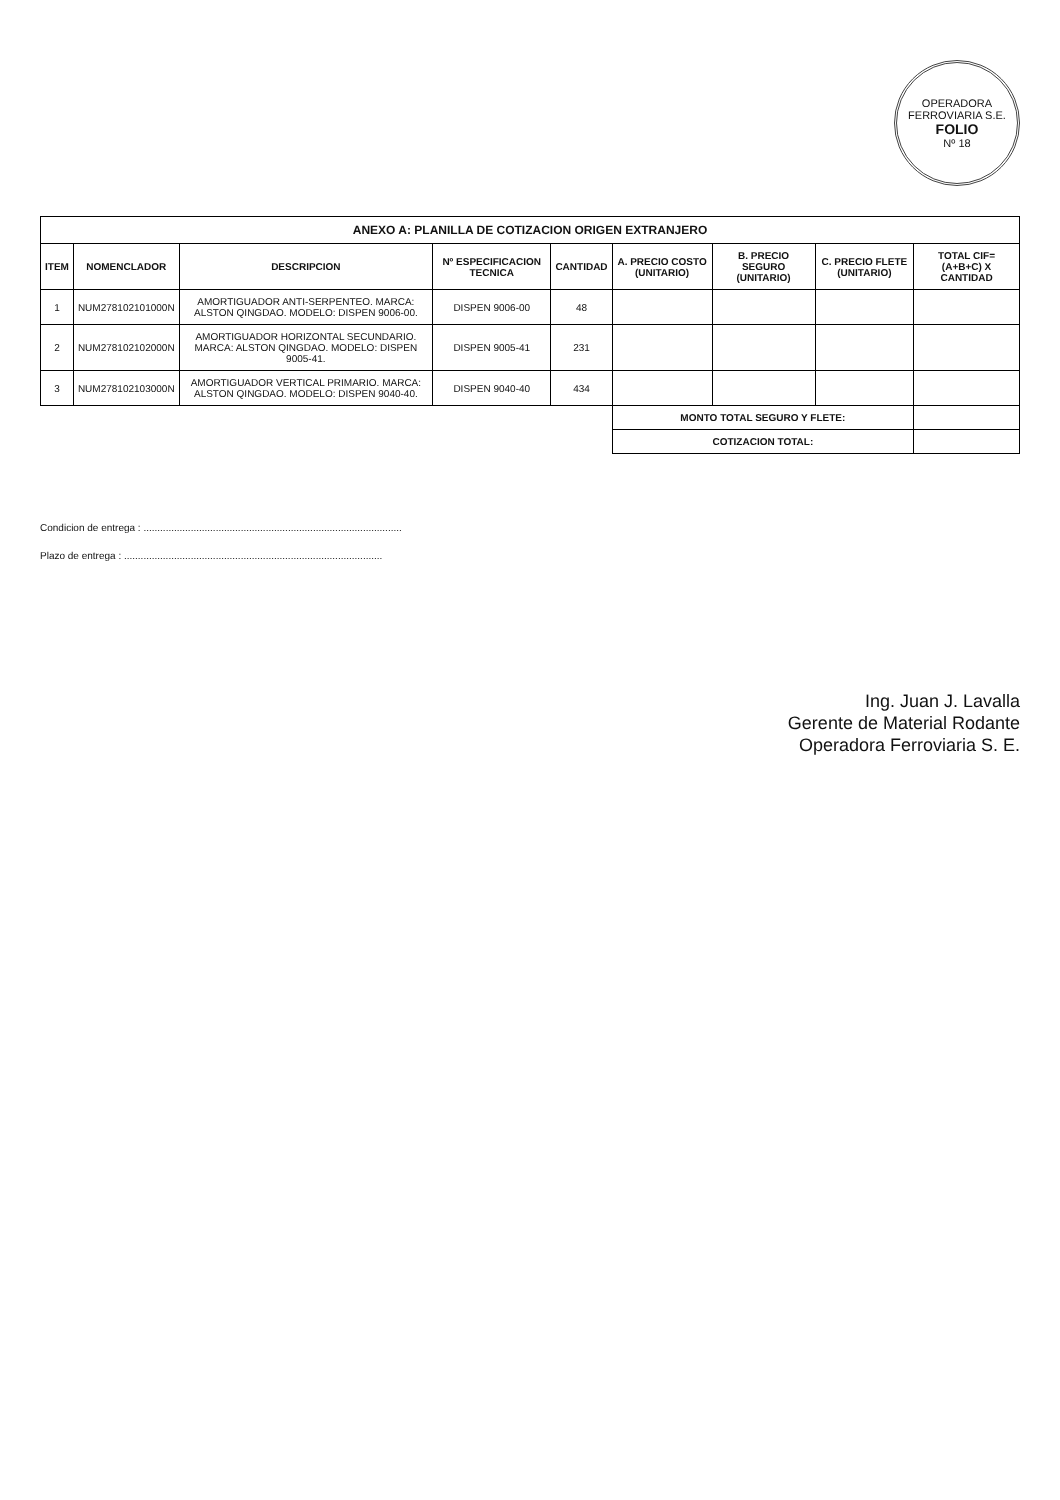OPERADORA FERROVIARIA S.E.
FOLIO
Nº 18
ANEXO A: PLANILLA DE COTIZACION ORIGEN EXTRANJERO
| ITEM | NOMENCLADOR | DESCRIPCION | Nº ESPECIFICACION TECNICA | CANTIDAD | A. PRECIO COSTO (UNITARIO) | B. PRECIO SEGURO (UNITARIO) | C. PRECIO FLETE (UNITARIO) | TOTAL CIF= (A+B+C) X CANTIDAD |
| --- | --- | --- | --- | --- | --- | --- | --- | --- |
| 1 | NUM278102101000N | AMORTIGUADOR ANTI-SERPENTEO. MARCA: ALSTON QINGDAO. MODELO: DISPEN 9006-00. | DISPEN 9006-00 | 48 | | | | |
| 2 | NUM278102102000N | AMORTIGUADOR HORIZONTAL SECUNDARIO. MARCA: ALSTON QINGDAO. MODELO: DISPEN 9005-41. | DISPEN 9005-41 | 231 | | | | |
| 3 | NUM278102103000N | AMORTIGUADOR VERTICAL PRIMARIO. MARCA: ALSTON QINGDAO. MODELO: DISPEN 9040-40. | DISPEN 9040-40 | 434 | | | | |
| | | | | | MONTO TOTAL SEGURO Y FLETE: | | | |
| | | | | | COTIZACION TOTAL: | | | |
Condicion de entrega : .............................................................................................
Plazo de entrega : .............................................................................................
Ing. Juan J. Lavalla
Gerente de Material Rodante
Operadora Ferroviaria S. E.